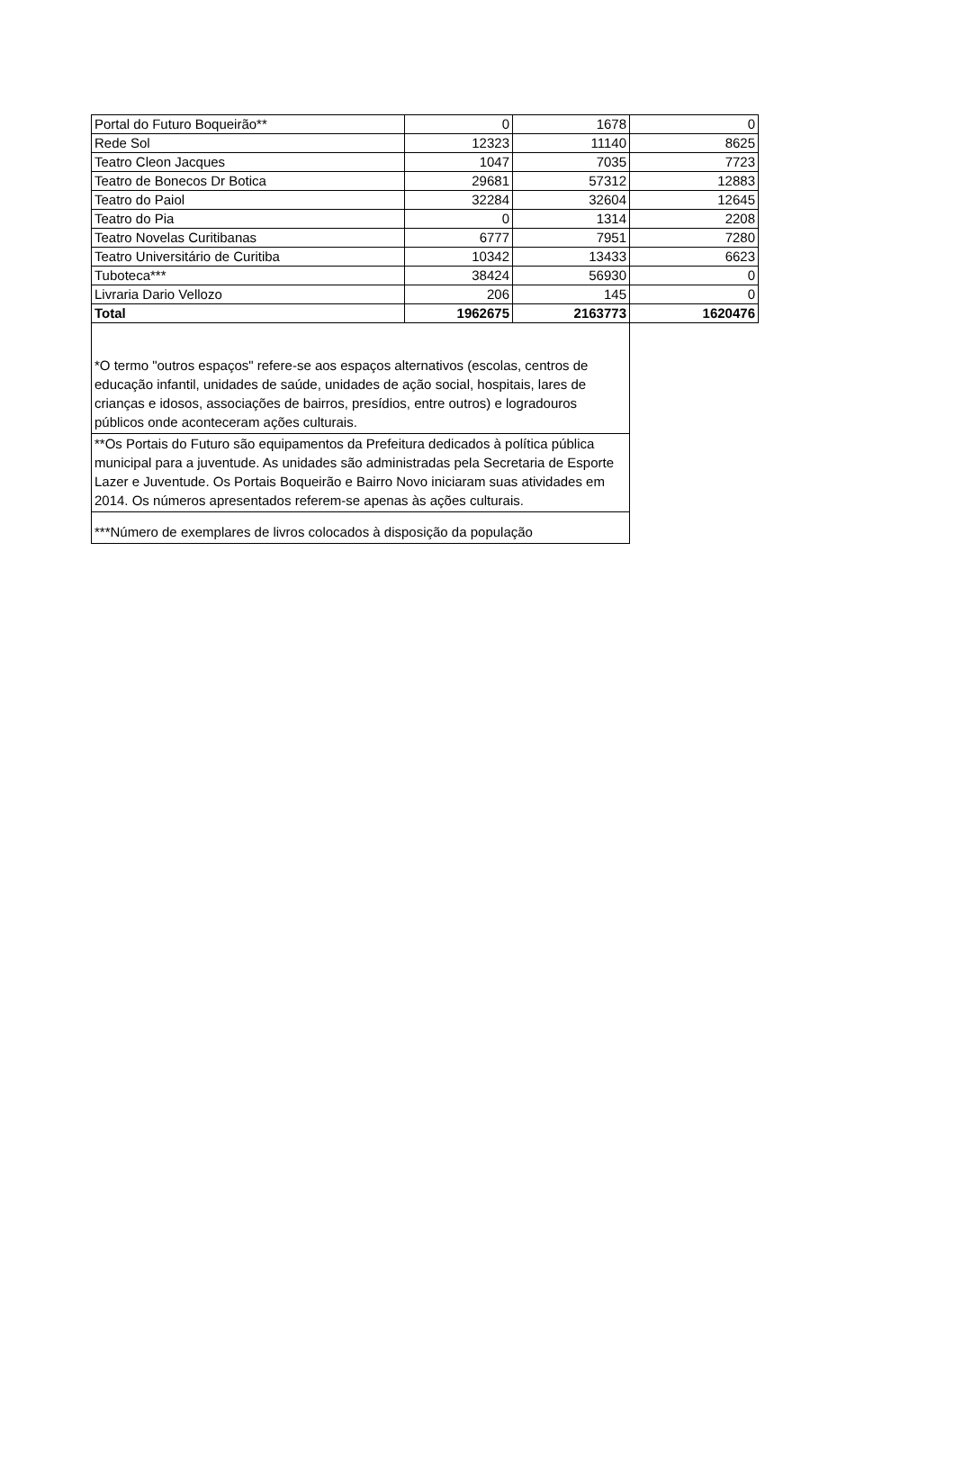| Portal do Futuro Boqueirão** | 0 | 1678 | 0 |
| Rede Sol | 12323 | 11140 | 8625 |
| Teatro Cleon Jacques | 1047 | 7035 | 7723 |
| Teatro de Bonecos Dr Botica | 29681 | 57312 | 12883 |
| Teatro do Paiol | 32284 | 32604 | 12645 |
| Teatro do Pia | 0 | 1314 | 2208 |
| Teatro Novelas Curitibanas | 6777 | 7951 | 7280 |
| Teatro Universitário de Curitiba | 10342 | 13433 | 6623 |
| Tuboteca*** | 38424 | 56930 | 0 |
| Livraria Dario Vellozo | 206 | 145 | 0 |
| Total | 1962675 | 2163773 | 1620476 |
| *O termo "outros espaços" refere-se aos espaços alternativos (escolas, centros de educação infantil, unidades de saúde, unidades de ação social, hospitais, lares de crianças e idosos, associações de bairros, presídios, entre outros) e logradouros públicos onde aconteceram ações culturais. | | | |
| **Os Portais do Futuro são equipamentos da Prefeitura dedicados à política pública municipal para a juventude. As unidades são administradas pela Secretaria de Esporte Lazer e Juventude. Os Portais Boqueirão e Bairro Novo iniciaram suas atividades em 2014. Os números apresentados referem-se apenas às ações culturais. | | | |
| ***Número de exemplares de livros colocados à disposição da população | | | |